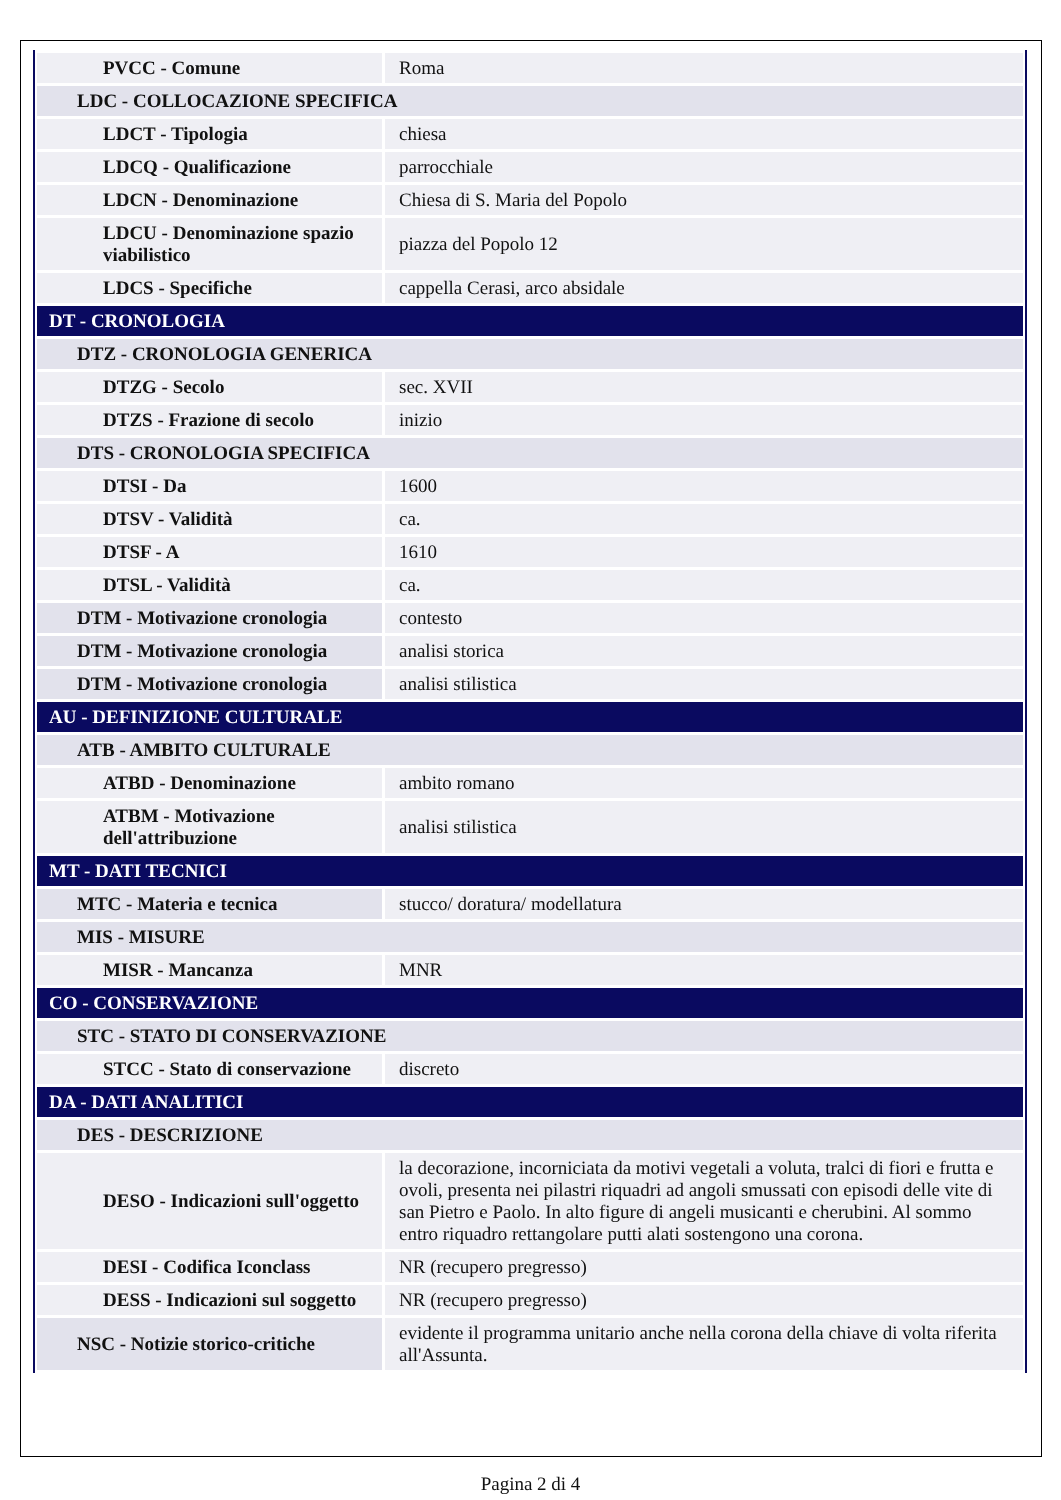| PVCC - Comune | Roma |
| LDC - COLLOCAZIONE SPECIFICA | |
| LDCT - Tipologia | chiesa |
| LDCQ - Qualificazione | parrocchiale |
| LDCN - Denominazione | Chiesa di S. Maria del Popolo |
| LDCU - Denominazione spazio viabilistico | piazza del Popolo 12 |
| LDCS - Specifiche | cappella Cerasi, arco absidale |
| DT - CRONOLOGIA | |
| DTZ - CRONOLOGIA GENERICA | |
| DTZG - Secolo | sec. XVII |
| DTZS - Frazione di secolo | inizio |
| DTS - CRONOLOGIA SPECIFICA | |
| DTSI - Da | 1600 |
| DTSV - Validità | ca. |
| DTSF - A | 1610 |
| DTSL - Validità | ca. |
| DTM - Motivazione cronologia | contesto |
| DTM - Motivazione cronologia | analisi storica |
| DTM - Motivazione cronologia | analisi stilistica |
| AU - DEFINIZIONE CULTURALE | |
| ATB - AMBITO CULTURALE | |
| ATBD - Denominazione | ambito romano |
| ATBM - Motivazione dell'attribuzione | analisi stilistica |
| MT - DATI TECNICI | |
| MTC - Materia e tecnica | stucco/ doratura/ modellatura |
| MIS - MISURE | |
| MISR - Mancanza | MNR |
| CO - CONSERVAZIONE | |
| STC - STATO DI CONSERVAZIONE | |
| STCC - Stato di conservazione | discreto |
| DA - DATI ANALITICI | |
| DES - DESCRIZIONE | |
| DESO - Indicazioni sull'oggetto | la decorazione, incorniciata da motivi vegetali a voluta, tralci di fiori e frutta e ovoli, presenta nei pilastri riquadri ad angoli smussati con episodi delle vite di san Pietro e Paolo. In alto figure di angeli musicanti e cherubini. Al sommo entro riquadro rettangolare putti alati sostengono una corona. |
| DESI - Codifica Iconclass | NR (recupero pregresso) |
| DESS - Indicazioni sul soggetto | NR (recupero pregresso) |
| NSC - Notizie storico-critiche | evidente il programma unitario anche nella corona della chiave di volta riferita all'Assunta. |
Pagina 2 di 4